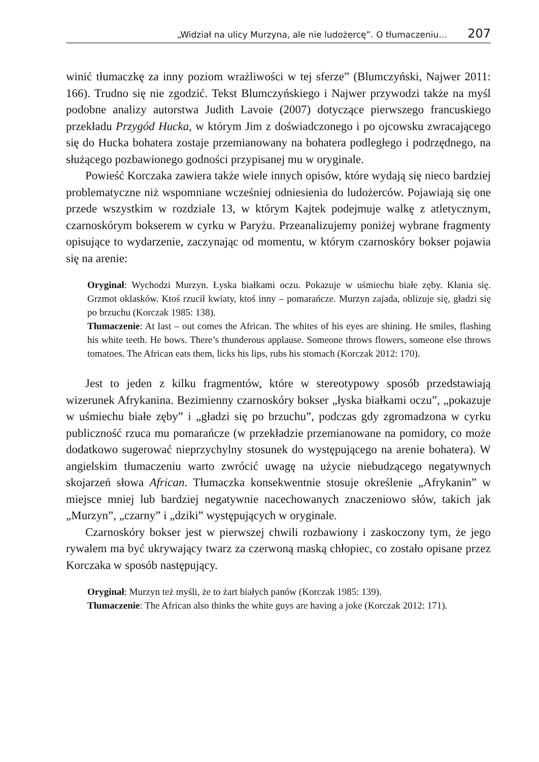„Widział na ulicy Murzyna, ale nie ludożercę”. O tłumaczeniu… 207
winić tłumaczkę za inny poziom wrażliwości w tej sferze” (Blumczyński, Najwer 2011: 166). Trudno się nie zgodzić. Tekst Blumczyńskiego i Najwer przywodzi także na myśl podobne analizy autorstwa Judith Lavoie (2007) dotyczące pierwszego francuskiego przekładu Przygód Hucka, w którym Jim z doświadczonego i po ojcowsku zwracającego się do Hucka bohatera zostaje przemianowany na bohatera podległego i podrzędnego, na służącego pozbawionego godności przypisanej mu w oryginale.
Powieść Korczaka zawiera także wiele innych opisów, które wydają się nieco bardziej problematyczne niż wspomniane wcześniej odniesienia do ludożerców. Pojawiają się one przede wszystkim w rozdziale 13, w którym Kajtek podejmuje walkę z atletycznym, czarnoskórym bokserem w cyrku w Paryżu. Przeanalizujemy poniżej wybrane fragmenty opisujące to wydarzenie, zaczynając od momentu, w którym czarnoskóry bokser pojawia się na arenie:
Oryginał: Wychodzi Murzyn. Łyska białkami oczu. Pokazuje w uśmiechu białe zęby. Kłania się. Grzmot oklasków. Ktoś rzucił kwiaty, ktoś inny – pomarańcze. Murzyn zajada, oblizuje się, gładzi się po brzuchu (Korczak 1985: 138).
Tłumaczenie: At last – out comes the African. The whites of his eyes are shining. He smiles, flashing his white teeth. He bows. There’s thunderous applause. Someone throws flowers, someone else throws tomatoes. The African eats them, licks his lips, rubs his stomach (Korczak 2012: 170).
Jest to jeden z kilku fragmentów, które w stereotypowy sposób przedstawiają wizerunek Afrykanina. Bezimienny czarnoskóry bokser „łyska białkami oczu”, „pokazuje w uśmiechu białe zęby” i „gładzi się po brzuchu”, podczas gdy zgromadzona w cyrku publiczność rzuca mu pomarańcze (w przekładzie przemianowane na pomidory, co może dodatkowo sugerować nieprzychylny stosunek do występującego na arenie bohatera). W angielskim tłumaczeniu warto zwrócić uwagę na użycie niebudzącego negatywnych skojarzeń słowa African. Tłumaczka konsekwentnie stosuje określenie „Afrykanin” w miejsce mniej lub bardziej negatywnie nacechowanych znaczeniowo słów, takich jak „Murzyn”, „czarny” i „dziki” występujących w oryginale.
Czarnoskóry bokser jest w pierwszej chwili rozbawiony i zaskoczony tym, że jego rywalem ma być ukrywający twarz za czerwoną maską chłopiec, co zostało opisane przez Korczaka w sposób następujący.
Oryginał: Murzyn też myśli, że to żart białych panów (Korczak 1985: 139).
Tłumaczenie: The African also thinks the white guys are having a joke (Korczak 2012: 171).